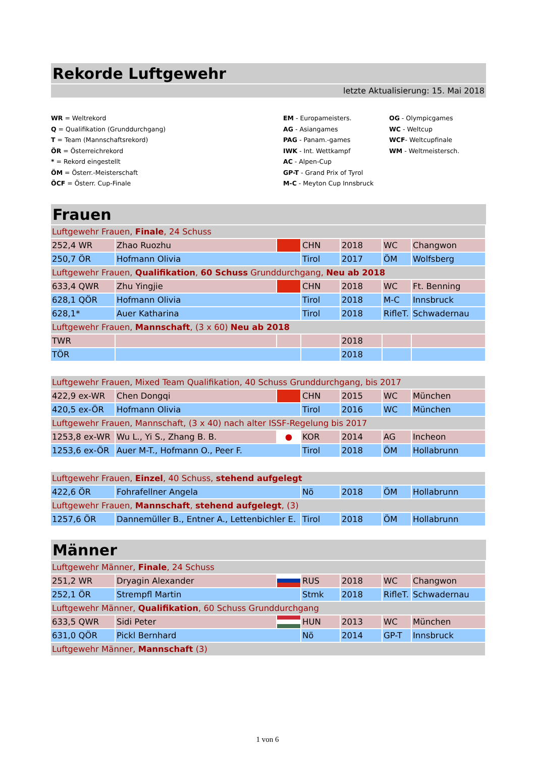Rekorde Luftgewehr
letzte Aktualisierung: 15. Mai 2018
WR = Weltrekord
Q = Qualifikation (Grunddurchgang)
T = Team (Mannschaftsrekord)
ÖR = Österreichrekord
* = Rekord eingestellt
ÖM = Österr.-Meisterschaft
ÖCF = Österr. Cup-Finale
EM - Europameisters.
AG - Asiangames
PAG - Panam.-games
IWK - Int. Wettkampf
AC - Alpen-Cup
GP-T - Grand Prix of Tyrol
M-C - Meyton Cup Innsbruck
OG - Olympicgames
WC - Weltcup
WCF- Weltcupfinale
WM - Weltmeistersch.
Frauen
| Luftgewehr Frauen, Finale , 24 Schuss | | | | | | |
| 252,4 WR | Zhao Ruozhu | | CHN | 2018 | WC | Changwon |
| 250,7 ÖR | Hofmann Olivia | | Tirol | 2017 | ÖM | Wolfsberg |
| Luftgewehr Frauen, Qualifikation , 60 Schuss Grunddurchgang, Neu ab 2018 | | | | | | |
| 633,4 QWR | Zhu Yingjie | | CHN | 2018 | WC | Ft. Benning |
| 628,1 QÖR | Hofmann Olivia | | Tirol | 2018 | M-C | Innsbruck |
| 628,1* | Auer Katharina | | Tirol | 2018 | RifleT. | Schwadernau |
| Luftgewehr Frauen, Mannschaft , (3 x 60) Neu ab 2018 | | | | | | |
| TWR | | | | 2018 | | |
| TÖR | | | | 2018 | | |
| Luftgewehr Frauen, Mixed Team Qualifikation, 40 Schuss Grunddurchgang, bis 2017 | | | | | | |
| 422,9 ex-WR | Chen Dongqi | | CHN | 2015 | WC | München |
| 420,5 ex-ÖR | Hofmann Olivia | | Tirol | 2016 | WC | München |
| Luftgewehr Frauen, Mannschaft, (3 x 40) nach alter ISSF-Regelung bis 2017 | | | | | | |
| 1253,8 ex-WR | Wu L., Yi S., Zhang B. B. | ● | KOR | 2014 | AG | Incheon |
| 1253,6 ex-ÖR | Auer M-T., Hofmann O., Peer F. | | Tirol | 2018 | ÖM | Hollabrunn |
| Luftgewehr Frauen, Einzel , 40 Schuss, stehend aufgelegt | | | | | | |
| 422,6 ÖR | Fohrafellner Angela | | Nö | 2018 | ÖM | Hollabrunn |
| Luftgewehr Frauen, Mannschaft , stehend aufgelegt , (3) | | | | | | |
| 1257,6 ÖR | Dannemüller B., Entner A., Lettenbichler E. | | Tirol | 2018 | ÖM | Hollabrunn |
Männer
| Luftgewehr Männer, Finale , 24 Schuss | | | | | | |
| 251,2 WR | Dryagin Alexander | | RUS | 2018 | WC | Changwon |
| 252,1 ÖR | Strempfl Martin | | Stmk | 2018 | RifleT. | Schwadernau |
| Luftgewehr Männer, Qualifikation , 60 Schuss Grunddurchgang | | | | | | |
| 633,5 QWR | Sidi Peter | | HUN | 2013 | WC | München |
| 631,0 QÖR | Pickl Bernhard | | Nö | 2014 | GP-T | Innsbruck |
| Luftgewehr Männer, Mannschaft (3) | | | | | | |
1 von 6